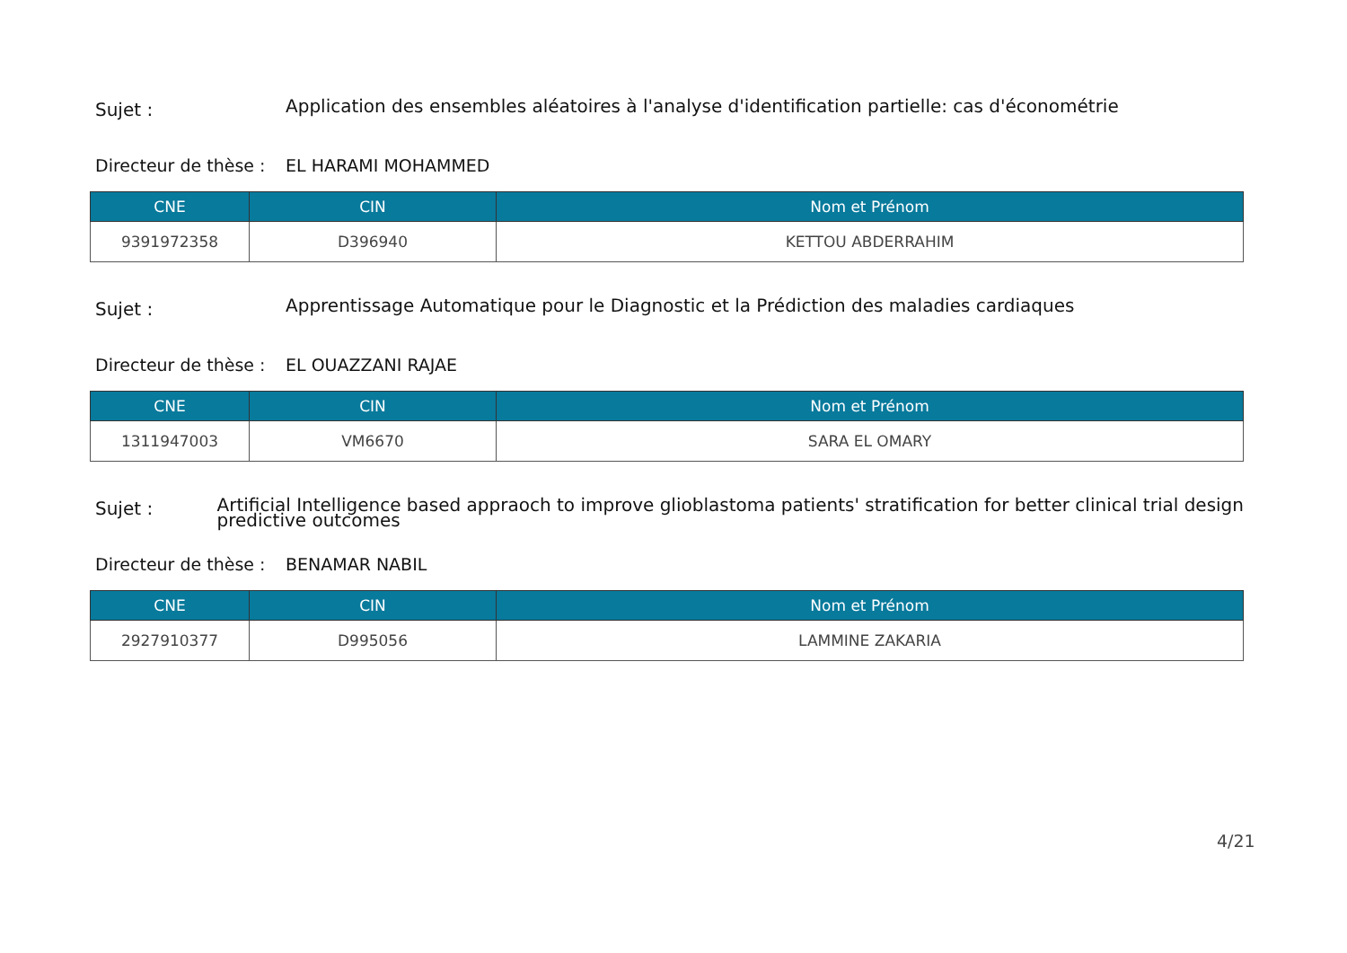Sujet :
Application des ensembles aléatoires à l'analyse d'identification partielle: cas d'économétrie
Directeur de thèse :
EL HARAMI MOHAMMED
| CNE | CIN | Nom et Prénom |
| --- | --- | --- |
| 9391972358 | D396940 | KETTOU ABDERRAHIM |
Sujet :
Apprentissage Automatique pour le Diagnostic et la Prédiction des maladies cardiaques
Directeur de thèse :
EL OUAZZANI RAJAE
| CNE | CIN | Nom et Prénom |
| --- | --- | --- |
| 1311947003 | VM6670 | SARA EL OMARY |
Sujet :
Artificial Intelligence based appraoch to improve glioblastoma patients' stratification for better clinical trial design
predictive outcomes
Directeur de thèse :
BENAMAR NABIL
| CNE | CIN | Nom et Prénom |
| --- | --- | --- |
| 2927910377 | D995056 | LAMMINE ZAKARIA |
4/21